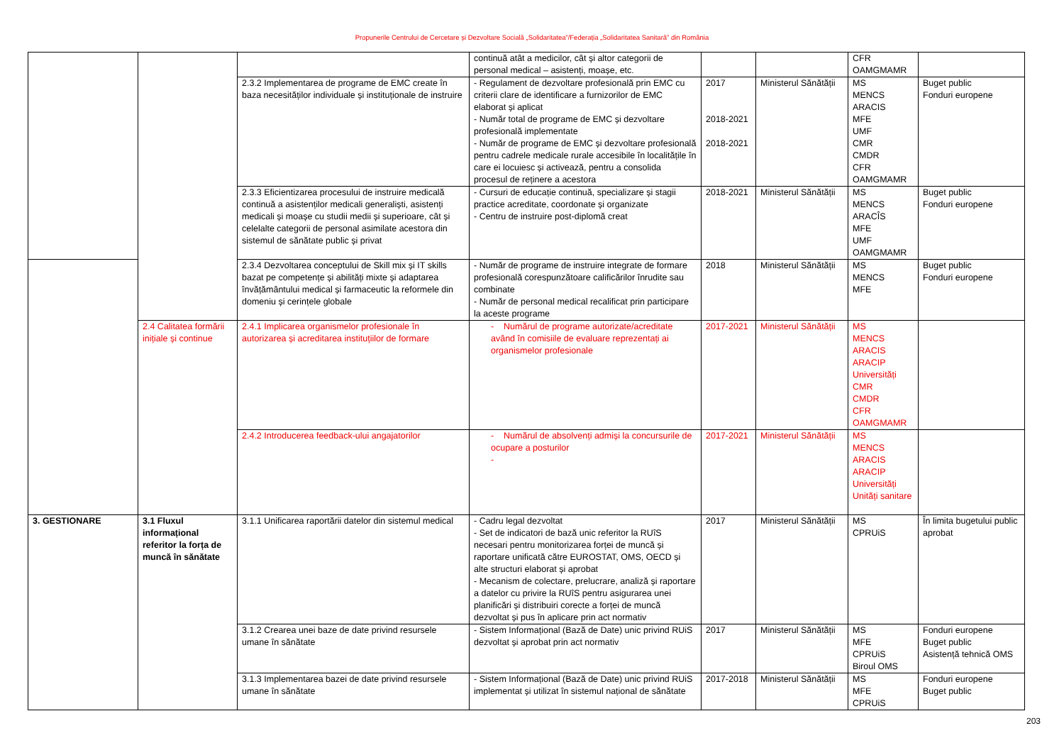Propunerile Centrului de Cercetare și Dezvoltare Socială „Solidaritatea”/Federația „Solidaritatea Sanitară” din România
| | | | continuă atât a medicilor, cât și altor categorii de personal medical – asistenți, moașe, etc. | | | CFR OAMGMAMR | |
| | | 2.3.2 Implementarea de programe de EMC create în baza necesităților individuale și instituționale de instruire | - Regulament de dezvoltare profesională prin EMC cu criterii clare de identificare a furnizorilor de EMC elaborat și aplicat - Număr total de programe de EMC și dezvoltare profesională implementate - Număr de programe de EMC și dezvoltare profesională pentru cadrele medicale rurale accesibile în localitățile în care ei locuiesc și activează, pentru a consolida procesul de reținere a acestora | 2017 2018-2021 2018-2021 | Ministerul Sănătății | MS MENCS ARACIS MFE UMF CMR CMDR CFR OAMGMAMR | Buget public Fonduri europene |
| | | 2.3.3 Eficientizarea procesului de instruire medicală continuă a asistenților medicali generaliști, asistenți medicali și moașe cu studii medii și superioare, cât și celelalte categorii de personal asimilate acestora din sistemul de sănătate public și privat | - Cursuri de educație continuă, specializare și stagii practice acreditate, coordonate și organizate - Centru de instruire post-diplomă creat | 2018-2021 | Ministerul Sănătății | MS MENCS ARACÎS MFE UMF OAMGMAMR | Buget public Fonduri europene |
| | | 2.3.4 Dezvoltarea conceptului de Skill mix și IT skills bazat pe competențe și abilități mixte și adaptarea învățământului medical și farmaceutic la reformele din domeniu și cerințele globale | - Număr de programe de instruire integrate de formare profesională corespunzătoare calificărilor înrudite sau combinate - Număr de personal medical recalificat prin participare la aceste programe | 2018 | Ministerul Sănătății | MS MENCS MFE | Buget public Fonduri europene |
| | 2.4 Calitatea formării inițiale și continue | 2.4.1 Implicarea organismelor profesionale în autorizarea și acreditarea instituțiilor de formare | - Numărul de programe autorizate/acreditate având în comisiile de evaluare reprezentați ai organismelor profesionale | 2017-2021 | Ministerul Sănătății | MS MENCS ARACIS ARACIP Universități CMR CMDR CFR OAMGMAMR | |
| | | 2.4.2 Introducerea feedback-ului angajatorilor | - Numărul de absolvenți admiși la concursurile de ocupare a posturilor - | 2017-2021 | Ministerul Sănătății | MS MENCS ARACIS ARACIP Universități Unități sanitare | |
| 3. GESTIONARE | 3.1 Fluxul informațional referitor la forța de muncă în sănătate | 3.1.1 Unificarea raportării datelor din sistemul medical | - Cadru legal dezvoltat - Set de indicatori de bază unic referitor la RUîS necesari pentru monitorizarea forței de muncă și raportare unificată către EUROSTAT, OMS, OECD și alte structuri elaborat și aprobat - Mecanism de colectare, prelucrare, analiză și raportare a datelor cu privire la RUîS pentru asigurarea unei planificări și distribuiri corecte a forței de muncă dezvoltat și pus în aplicare prin act normativ | 2017 | Ministerul Sănătății | MS CPRUiS | În limita bugetului public aprobat |
| | | 3.1.2 Crearea unei baze de date privind resursele umane în sănătate | - Sistem Informațional (Bază de Date) unic privind RUiS dezvoltat și aprobat prin act normativ | 2017 | Ministerul Sănătății | MS MFE CPRUiS Biroul OMS | Fonduri europene Buget public Asistență tehnică OMS |
| | | 3.1.3 Implementarea bazei de date privind resursele umane în sănătate | - Sistem Informațional (Bază de Date) unic privind RUiS implementat și utilizat în sistemul național de sănătate | 2017-2018 | Ministerul Sănătății | MS MFE CPRUiS | Fonduri europene Buget public |
203